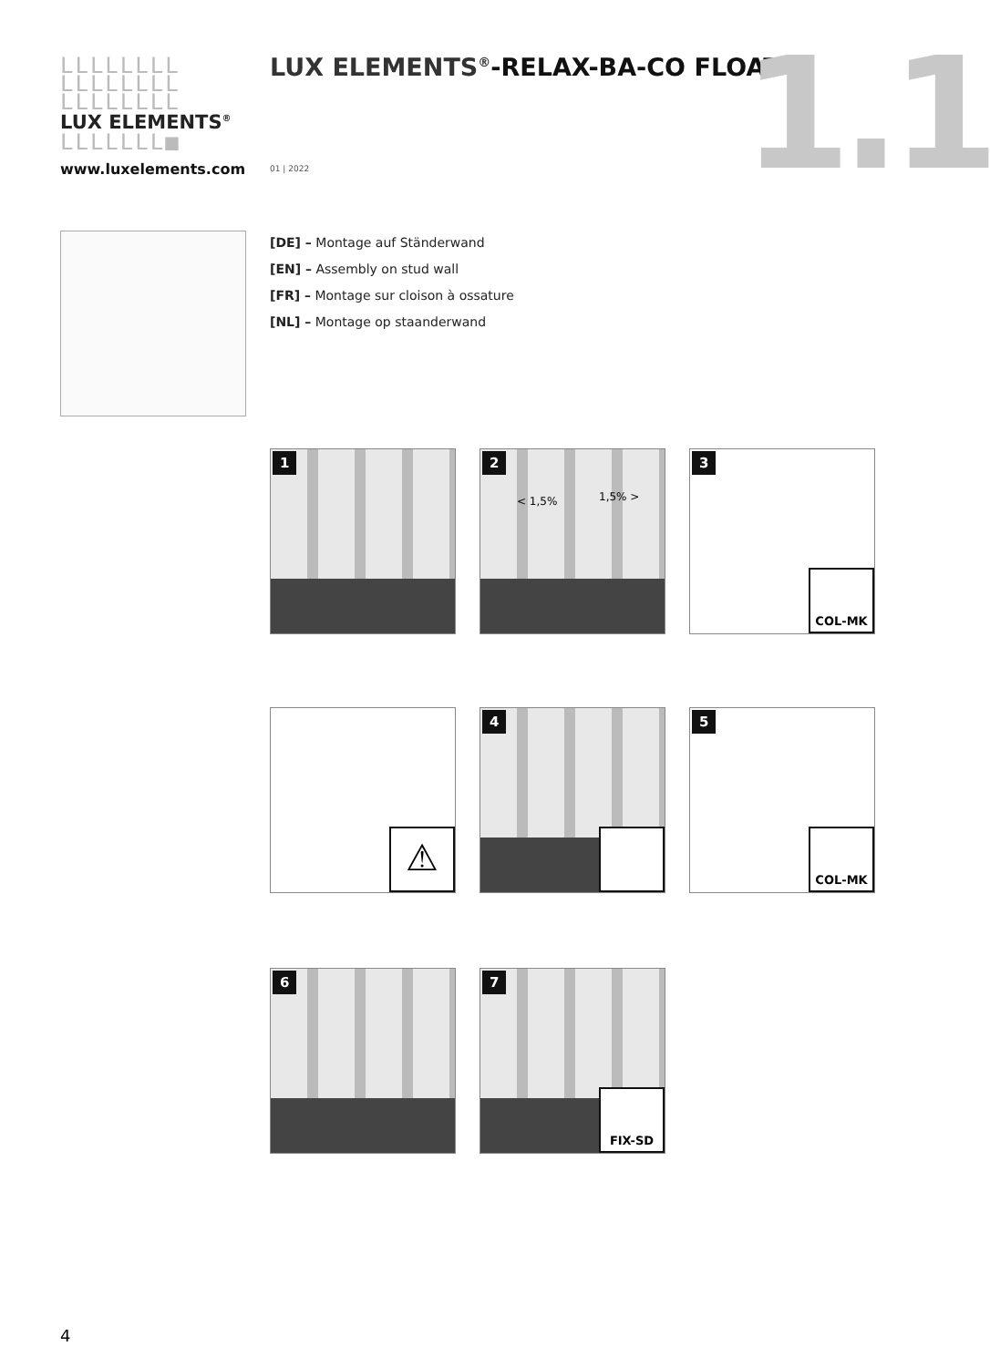LLLLLLLL
LLLLLLLL
LLLLLLLL
LUX ELEMENTS<sup>®</sup>
LLLLLLL■
www.luxelements.com
LUX ELEMENTS<sup>®</sup>-RELAX-BA-CO FLOAT …
01 | 2022 1.1
[DE] – Montage auf Ständerwand
[EN] – Assembly on stud wall
[FR] – Montage sur cloison à ossature
[NL] – Montage op staanderwand
1
2
< 1,5% 1,5% >
3
COL-MK
⚠ 4
5
COL-MK
6
7
FIX-SD
4